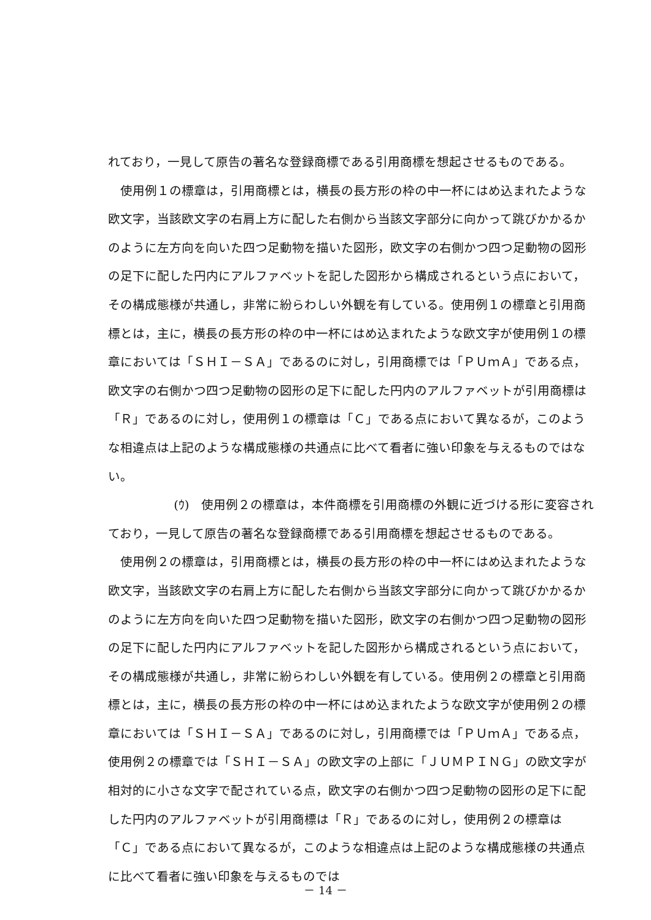れており，一見して原告の著名な登録商標である引用商標を想起させるものである。
使用例１の標章は，引用商標とは，横長の長方形の枠の中一杯にはめ込まれたような欧文字，当該欧文字の右肩上方に配した右側から当該文字部分に向かって跳びかかるかのように左方向を向いた四つ足動物を描いた図形，欧文字の右側かつ四つ足動物の図形の足下に配した円内にアルファベットを記した図形から構成されるという点において，その構成態様が共通し，非常に紛らわしい外観を有している。使用例１の標章と引用商標とは，主に，横長の長方形の枠の中一杯にはめ込まれたような欧文字が使用例１の標章においては「ＳＨＩ－ＳＡ」であるのに対し，引用商標では「ＰＵｍＡ」である点，欧文字の右側かつ四つ足動物の図形の足下に配した円内のアルファベットが引用商標は「Ｒ」であるのに対し，使用例１の標章は「Ｃ」である点において異なるが，このような相違点は上記のような構成態様の共通点に比べて看者に強い印象を与えるものではない。
(ｳ)　使用例２の標章は，本件商標を引用商標の外観に近づける形に変容されており，一見して原告の著名な登録商標である引用商標を想起させるものである。
使用例２の標章は，引用商標とは，横長の長方形の枠の中一杯にはめ込まれたような欧文字，当該欧文字の右肩上方に配した右側から当該文字部分に向かって跳びかかるかのように左方向を向いた四つ足動物を描いた図形，欧文字の右側かつ四つ足動物の図形の足下に配した円内にアルファベットを記した図形から構成されるという点において，その構成態様が共通し，非常に紛らわしい外観を有している。使用例２の標章と引用商標とは，主に，横長の長方形の枠の中一杯にはめ込まれたような欧文字が使用例２の標章においては「ＳＨＩ－ＳＡ」であるのに対し，引用商標では「ＰＵｍＡ」である点，使用例２の標章では「ＳＨＩ－ＳＡ」の欧文字の上部に「ＪＵＭＰＩＮＧ」の欧文字が相対的に小さな文字で配されている点，欧文字の右側かつ四つ足動物の図形の足下に配した円内のアルファベットが引用商標は「Ｒ」であるのに対し，使用例２の標章は「Ｃ」である点において異なるが，このような相違点は上記のような構成態様の共通点に比べて看者に強い印象を与えるものでは
－ 14 －